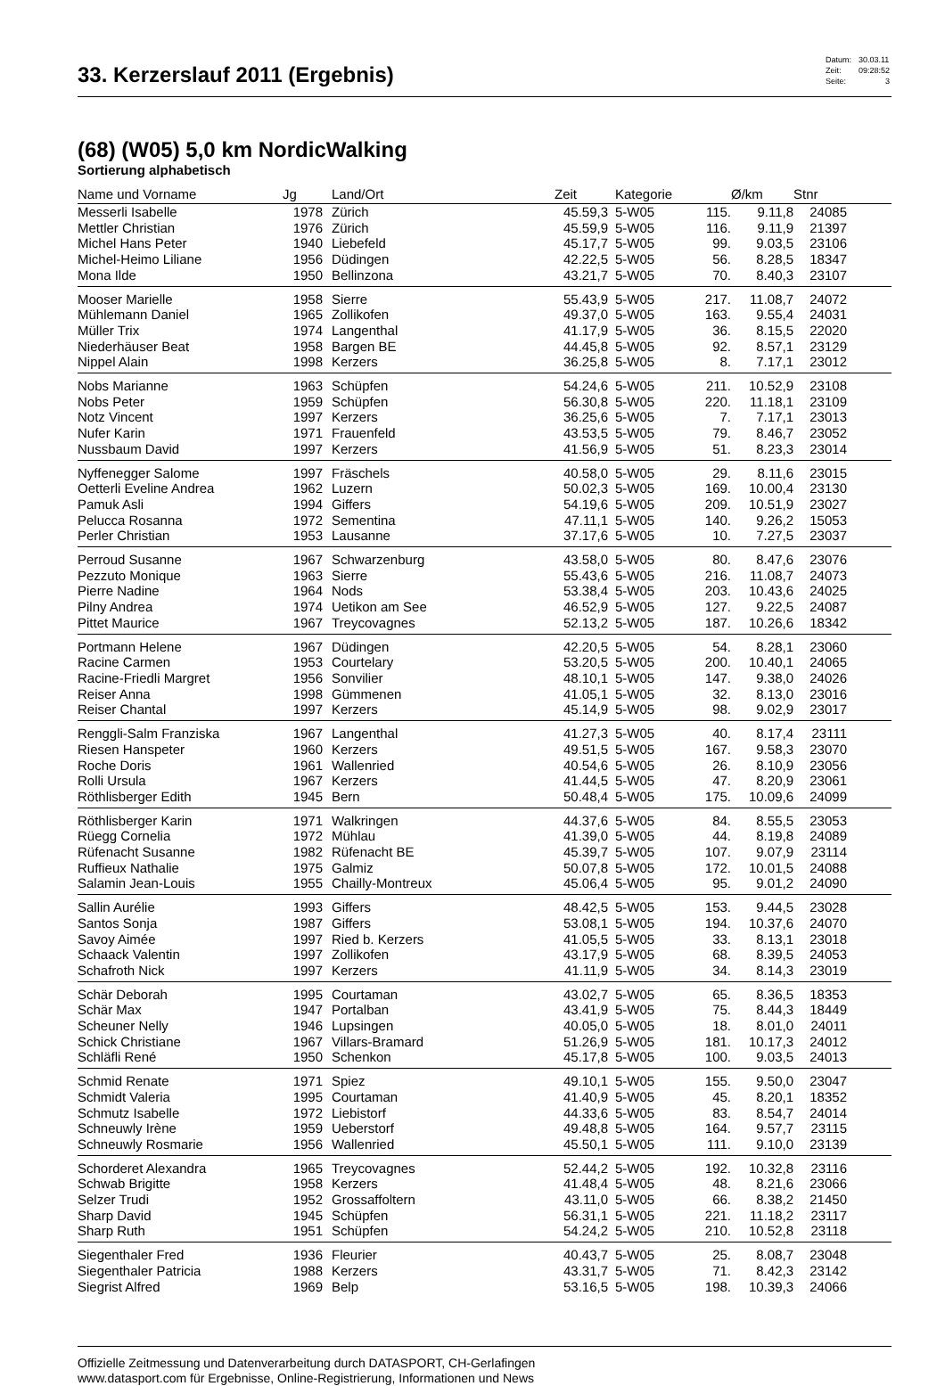33. Kerzerslauf 2011 (Ergebnis)
| Datum: | 30.03.11 |
| Zeit: | 09:28:52 |
| Seite: | 3 |
(68) (W05) 5,0 km NordicWalking
Sortierung alphabetisch
| Name und Vorname | Jg | Land/Ort | Zeit | Kategorie | | Ø/km | Stnr | |
| --- | --- | --- | --- | --- | --- | --- | --- | --- |
| Messerli Isabelle | 1978 | Zürich | 45.59,3 | 5-W05 | 115. | 9.11,8 | 24085 | |
| Mettler Christian | 1976 | Zürich | 45.59,9 | 5-W05 | 116. | 9.11,9 | 21397 | |
| Michel Hans Peter | 1940 | Liebefeld | 45.17,7 | 5-W05 | 99. | 9.03,5 | 23106 | |
| Michel-Heimo Liliane | 1956 | Düdingen | 42.22,5 | 5-W05 | 56. | 8.28,5 | 18347 | |
| Mona Ilde | 1950 | Bellinzona | 43.21,7 | 5-W05 | 70. | 8.40,3 | 23107 | |
| Mooser Marielle | 1958 | Sierre | 55.43,9 | 5-W05 | 217. | 11.08,7 | 24072 | |
| Mühlemann Daniel | 1965 | Zollikofen | 49.37,0 | 5-W05 | 163. | 9.55,4 | 24031 | |
| Müller Trix | 1974 | Langenthal | 41.17,9 | 5-W05 | 36. | 8.15,5 | 22020 | |
| Niederhäuser Beat | 1958 | Bargen BE | 44.45,8 | 5-W05 | 92. | 8.57,1 | 23129 | |
| Nippel Alain | 1998 | Kerzers | 36.25,8 | 5-W05 | 8. | 7.17,1 | 23012 | |
| Nobs Marianne | 1963 | Schüpfen | 54.24,6 | 5-W05 | 211. | 10.52,9 | 23108 | |
| Nobs Peter | 1959 | Schüpfen | 56.30,8 | 5-W05 | 220. | 11.18,1 | 23109 | |
| Notz Vincent | 1997 | Kerzers | 36.25,6 | 5-W05 | 7. | 7.17,1 | 23013 | |
| Nufer Karin | 1971 | Frauenfeld | 43.53,5 | 5-W05 | 79. | 8.46,7 | 23052 | |
| Nussbaum David | 1997 | Kerzers | 41.56,9 | 5-W05 | 51. | 8.23,3 | 23014 | |
| Nyffenegger Salome | 1997 | Fräschels | 40.58,0 | 5-W05 | 29. | 8.11,6 | 23015 | |
| Oetterli Eveline Andrea | 1962 | Luzern | 50.02,3 | 5-W05 | 169. | 10.00,4 | 23130 | |
| Pamuk Asli | 1994 | Giffers | 54.19,6 | 5-W05 | 209. | 10.51,9 | 23027 | |
| Pelucca Rosanna | 1972 | Sementina | 47.11,1 | 5-W05 | 140. | 9.26,2 | 15053 | |
| Perler Christian | 1953 | Lausanne | 37.17,6 | 5-W05 | 10. | 7.27,5 | 23037 | |
| Perroud Susanne | 1967 | Schwarzenburg | 43.58,0 | 5-W05 | 80. | 8.47,6 | 23076 | |
| Pezzuto Monique | 1963 | Sierre | 55.43,6 | 5-W05 | 216. | 11.08,7 | 24073 | |
| Pierre Nadine | 1964 | Nods | 53.38,4 | 5-W05 | 203. | 10.43,6 | 24025 | |
| Pilny Andrea | 1974 | Uetikon am See | 46.52,9 | 5-W05 | 127. | 9.22,5 | 24087 | |
| Pittet Maurice | 1967 | Treycovagnes | 52.13,2 | 5-W05 | 187. | 10.26,6 | 18342 | |
| Portmann Helene | 1967 | Düdingen | 42.20,5 | 5-W05 | 54. | 8.28,1 | 23060 | |
| Racine Carmen | 1953 | Courtelary | 53.20,5 | 5-W05 | 200. | 10.40,1 | 24065 | |
| Racine-Friedli Margret | 1956 | Sonvilier | 48.10,1 | 5-W05 | 147. | 9.38,0 | 24026 | |
| Reiser Anna | 1998 | Gümmenen | 41.05,1 | 5-W05 | 32. | 8.13,0 | 23016 | |
| Reiser Chantal | 1997 | Kerzers | 45.14,9 | 5-W05 | 98. | 9.02,9 | 23017 | |
| Renggli-Salm Franziska | 1967 | Langenthal | 41.27,3 | 5-W05 | 40. | 8.17,4 | 23111 | |
| Riesen Hanspeter | 1960 | Kerzers | 49.51,5 | 5-W05 | 167. | 9.58,3 | 23070 | |
| Roche Doris | 1961 | Wallenried | 40.54,6 | 5-W05 | 26. | 8.10,9 | 23056 | |
| Rolli Ursula | 1967 | Kerzers | 41.44,5 | 5-W05 | 47. | 8.20,9 | 23061 | |
| Röthlisberger Edith | 1945 | Bern | 50.48,4 | 5-W05 | 175. | 10.09,6 | 24099 | |
| Röthlisberger Karin | 1971 | Walkringen | 44.37,6 | 5-W05 | 84. | 8.55,5 | 23053 | |
| Rüegg Cornelia | 1972 | Mühlau | 41.39,0 | 5-W05 | 44. | 8.19,8 | 24089 | |
| Rüfenacht Susanne | 1982 | Rüfenacht BE | 45.39,7 | 5-W05 | 107. | 9.07,9 | 23114 | |
| Ruffieux Nathalie | 1975 | Galmiz | 50.07,8 | 5-W05 | 172. | 10.01,5 | 24088 | |
| Salamin Jean-Louis | 1955 | Chailly-Montreux | 45.06,4 | 5-W05 | 95. | 9.01,2 | 24090 | |
| Sallin Aurélie | 1993 | Giffers | 48.42,5 | 5-W05 | 153. | 9.44,5 | 23028 | |
| Santos Sonja | 1987 | Giffers | 53.08,1 | 5-W05 | 194. | 10.37,6 | 24070 | |
| Savoy Aimée | 1997 | Ried b. Kerzers | 41.05,5 | 5-W05 | 33. | 8.13,1 | 23018 | |
| Schaack Valentin | 1997 | Zollikofen | 43.17,9 | 5-W05 | 68. | 8.39,5 | 24053 | |
| Schafroth Nick | 1997 | Kerzers | 41.11,9 | 5-W05 | 34. | 8.14,3 | 23019 | |
| Schär Deborah | 1995 | Courtaman | 43.02,7 | 5-W05 | 65. | 8.36,5 | 18353 | |
| Schär Max | 1947 | Portalban | 43.41,9 | 5-W05 | 75. | 8.44,3 | 18449 | |
| Scheuner Nelly | 1946 | Lupsingen | 40.05,0 | 5-W05 | 18. | 8.01,0 | 24011 | |
| Schick Christiane | 1967 | Villars-Bramard | 51.26,9 | 5-W05 | 181. | 10.17,3 | 24012 | |
| Schläfli René | 1950 | Schenkon | 45.17,8 | 5-W05 | 100. | 9.03,5 | 24013 | |
| Schmid Renate | 1971 | Spiez | 49.10,1 | 5-W05 | 155. | 9.50,0 | 23047 | |
| Schmidt Valeria | 1995 | Courtaman | 41.40,9 | 5-W05 | 45. | 8.20,1 | 18352 | |
| Schmutz Isabelle | 1972 | Liebistorf | 44.33,6 | 5-W05 | 83. | 8.54,7 | 24014 | |
| Schneuwly Irène | 1959 | Ueberstorf | 49.48,8 | 5-W05 | 164. | 9.57,7 | 23115 | |
| Schneuwly Rosmarie | 1956 | Wallenried | 45.50,1 | 5-W05 | 111. | 9.10,0 | 23139 | |
| Schorderet Alexandra | 1965 | Treycovagnes | 52.44,2 | 5-W05 | 192. | 10.32,8 | 23116 | |
| Schwab Brigitte | 1958 | Kerzers | 41.48,4 | 5-W05 | 48. | 8.21,6 | 23066 | |
| Selzer Trudi | 1952 | Grossaffoltern | 43.11,0 | 5-W05 | 66. | 8.38,2 | 21450 | |
| Sharp David | 1945 | Schüpfen | 56.31,1 | 5-W05 | 221. | 11.18,2 | 23117 | |
| Sharp Ruth | 1951 | Schüpfen | 54.24,2 | 5-W05 | 210. | 10.52,8 | 23118 | |
| Siegenthaler Fred | 1936 | Fleurier | 40.43,7 | 5-W05 | 25. | 8.08,7 | 23048 | |
| Siegenthaler Patricia | 1988 | Kerzers | 43.31,7 | 5-W05 | 71. | 8.42,3 | 23142 | |
| Siegrist Alfred | 1969 | Belp | 53.16,5 | 5-W05 | 198. | 10.39,3 | 24066 | |
Offizielle Zeitmessung und Datenverarbeitung durch DATASPORT, CH-Gerlafingen
www.datasport.com für Ergebnisse, Online-Registrierung, Informationen und News